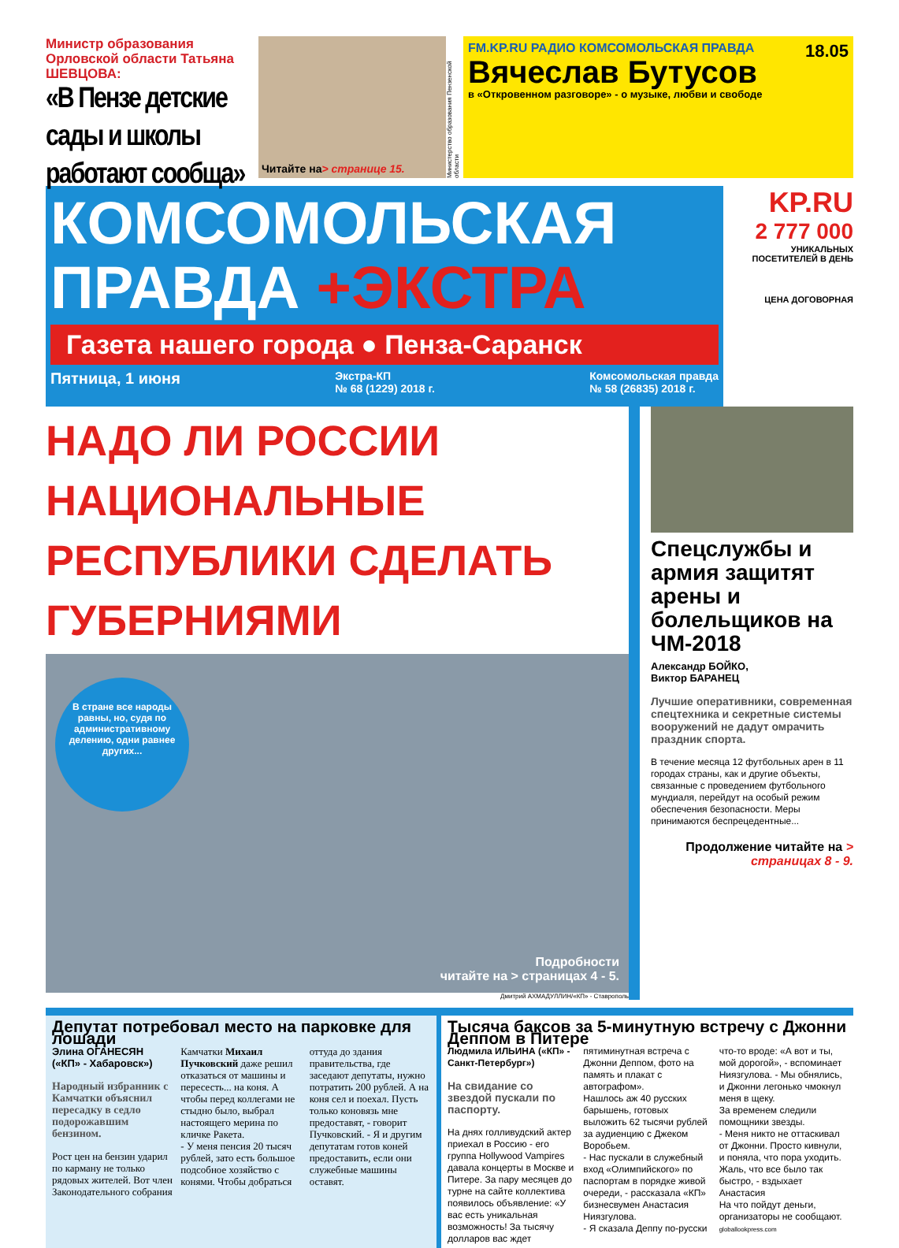Министр образования Орловской области Татьяна ШЕВЦОВА:
«В Пензе детские сады и школы работают сообща»
Читайте на > странице 15.
Министерство образования Пензенской области
FM.KP.RU РАДИО КОМСОМОЛЬСКАЯ ПРАВДА
Вячеслав Бутусов
в «Откровенном разговоре» - о музыке, любви и свободе
18.05
КОМСОМОЛЬСКАЯ
ПРАВДА +ЭКСТРА
Газета нашего города ● Пенза-Саранск
Пятница, 1 июня Экстра-КП
№ 68 (1229) 2018 г. Комсомольская правда
№ 58 (26835) 2018 г.
KP.RU
2 777 000
УНИКАЛЬНЫХ ПОСЕТИТЕЛЕЙ В ДЕНЬ
ЦЕНА ДОГОВОРНАЯ
НАДО ЛИ РОССИИ НАЦИОНАЛЬНЫЕ РЕСПУБЛИКИ СДЕЛАТЬ ГУБЕРНИЯМИ
В стране все народы равны, но, судя по административному делению, одни равнее других...
Подробности
читайте на > страницах 4 - 5.
Дмитрий АХМАДУЛЛИН/«КП» - Ставрополь
Спецслужбы и армия защитят арены и болельщиков на ЧМ-2018
Александр БОЙКО,
Виктор БАРАНЕЦ
Лучшие оперативники, современная спецтехника и секретные системы вооружений не дадут омрачить праздник спорта.
В течение месяца 12 футбольных арен в 11 городах страны, как и другие объекты, связанные с проведением футбольного мундиаля, перейдут на особый режим обеспечения безопасности. Меры принимаются беспрецедентные...
Продолжение читайте на > страницах 8 - 9.
Депутат потребовал место на парковке для лошади
Элина ОГАНЕСЯН («КП» - Хабаровск»)
Народный избранник с Камчатки объяснил пересадку в седло подорожавшим бензином.
Рост цен на бензин ударил по карману не только рядовых жителей. Вот член Законодательного собрания Камчатки Михаил Пучковский даже решил отказаться от машины и пересесть... на коня. А чтобы перед коллегами не стыдно было, выбрал настоящего мерина по кличке Ракета.
- У меня пенсия 20 тысяч рублей, зато есть большое подсобное хозяйство с конями. Чтобы добраться оттуда до здания правительства, где заседают депутаты, нужно потратить 200 рублей. А на коня сел и поехал. Пусть только коновязь мне предоставят, - говорит Пучковский. - Я и другим депутатам готов коней предоставить, если они служебные машины оставят.
Тысяча баксов за 5-минутную встречу с Джонни Деппом в Питере
Людмила ИЛЬИНА («КП» - Санкт-Петербург»)
На свидание со звездой пускали по паспорту.
На днях голливудский актер приехал в Россию - его группа Hollywood Vampires давала концерты в Москве и Питере. За пару месяцев до турне на сайте коллектива появилось объявление: «У вас есть уникальная возможность! За тысячу долларов вас ждет пятиминутная встреча с Джонни Деппом, фото на память и плакат с автографом».
Нашлось аж 40 русских барышень, готовых выложить 62 тысячи рублей за аудиенцию с Джеком Воробьем.
- Нас пускали в служебный вход «Олимпийского» по паспортам в порядке живой очереди, - рассказала «КП» бизнесвумен Анастасия Ниязгулова.
- Я сказала Деппу по-русски что-то вроде: «А вот и ты, мой дорогой», - вспоминает Ниязгулова. - Мы обнялись, и Джонни легонько чмокнул меня в щеку.
За временем следили помощники звезды.
- Меня никто не оттаскивал от Джонни. Просто кивнули, и поняла, что пора уходить. Жаль, что все было так быстро, - вздыхает Анастасия
На что пойдут деньги, организаторы не сообщают.
globallookpress.com